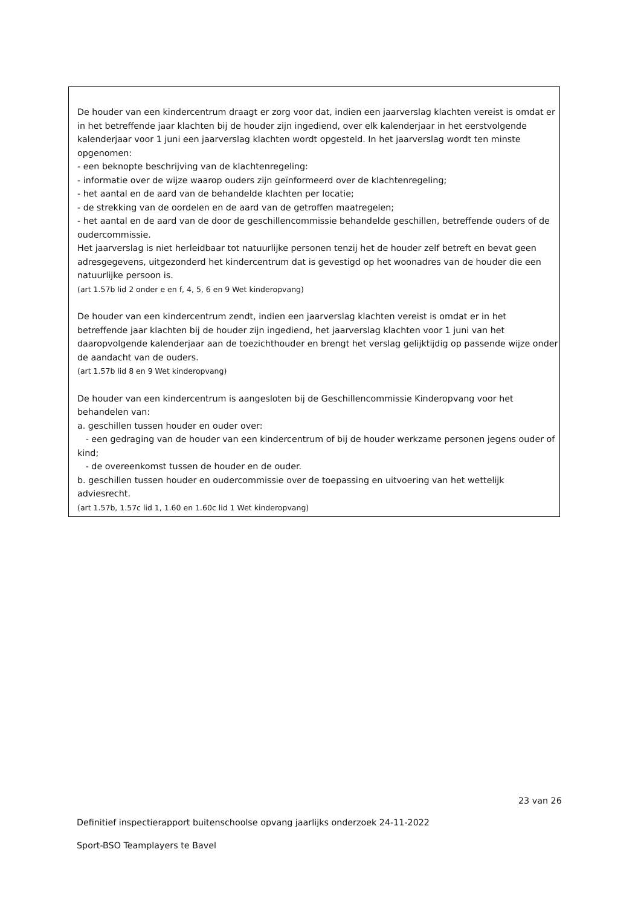De houder van een kindercentrum draagt er zorg voor dat, indien een jaarverslag klachten vereist is omdat er in het betreffende jaar klachten bij de houder zijn ingediend, over elk kalenderjaar in het eerstvolgende kalenderjaar voor 1 juni een jaarverslag klachten wordt opgesteld. In het jaarverslag wordt ten minste opgenomen:
- een beknopte beschrijving van de klachtenregeling:
- informatie over de wijze waarop ouders zijn geïnformeerd over de klachtenregeling;
- het aantal en de aard van de behandelde klachten per locatie;
- de strekking van de oordelen en de aard van de getroffen maatregelen;
- het aantal en de aard van de door de geschillencommissie behandelde geschillen, betreffende ouders of de oudercommissie.
Het jaarverslag is niet herleidbaar tot natuurlijke personen tenzij het de houder zelf betreft en bevat geen adresgegevens, uitgezonderd het kindercentrum dat is gevestigd op het woonadres van de houder die een natuurlijke persoon is.
(art 1.57b lid 2 onder e en f, 4, 5, 6 en 9 Wet kinderopvang)
De houder van een kindercentrum zendt, indien een jaarverslag klachten vereist is omdat er in het betreffende jaar klachten bij de houder zijn ingediend, het jaarverslag klachten voor 1 juni van het daaropvolgende kalenderjaar aan de toezichthouder en brengt het verslag gelijktijdig op passende wijze onder de aandacht van de ouders.
(art 1.57b lid 8 en 9 Wet kinderopvang)
De houder van een kindercentrum is aangesloten bij de Geschillencommissie Kinderopvang voor het behandelen van:
a. geschillen tussen houder en ouder over:
- een gedraging van de houder van een kindercentrum of bij de houder werkzame personen jegens ouder of kind;
- de overeenkomst tussen de houder en de ouder.
b. geschillen tussen houder en oudercommissie over de toepassing en uitvoering van het wettelijk adviesrecht.
(art 1.57b, 1.57c lid 1, 1.60 en 1.60c lid 1 Wet kinderopvang)
23 van 26
Definitief inspectierapport buitenschoolse opvang jaarlijks onderzoek 24-11-2022
Sport-BSO Teamplayers te Bavel